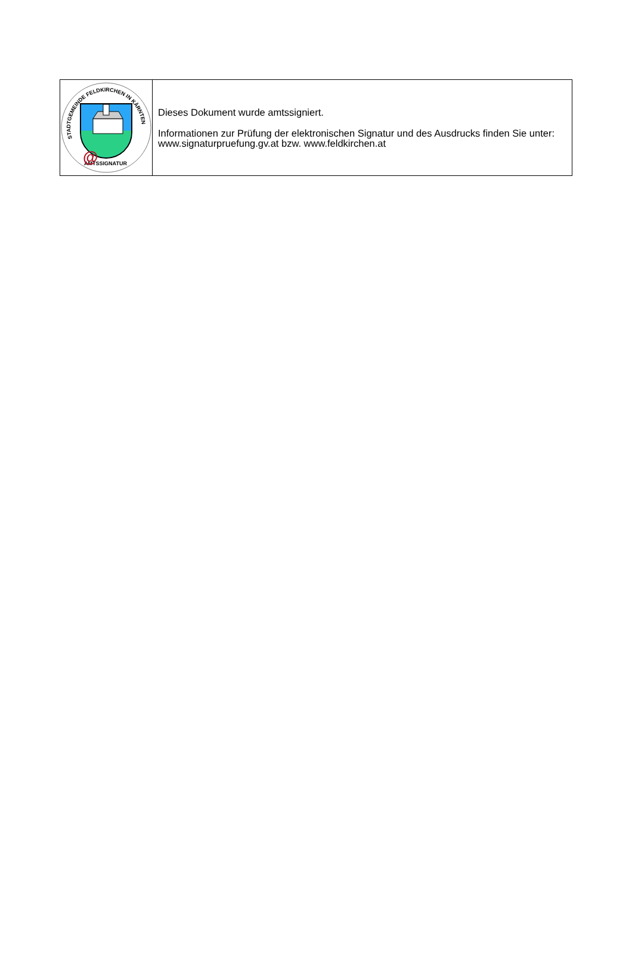STADTGEMEINDE FELDKIRCHEN IN KÄRNTEN
AMTSSIGNATUR
@
Dieses Dokument wurde amtssigniert.
Informationen zur Prüfung der elektronischen Signatur und des Ausdrucks finden Sie unter: www.signaturpruefung.gv.at bzw. www.feldkirchen.at